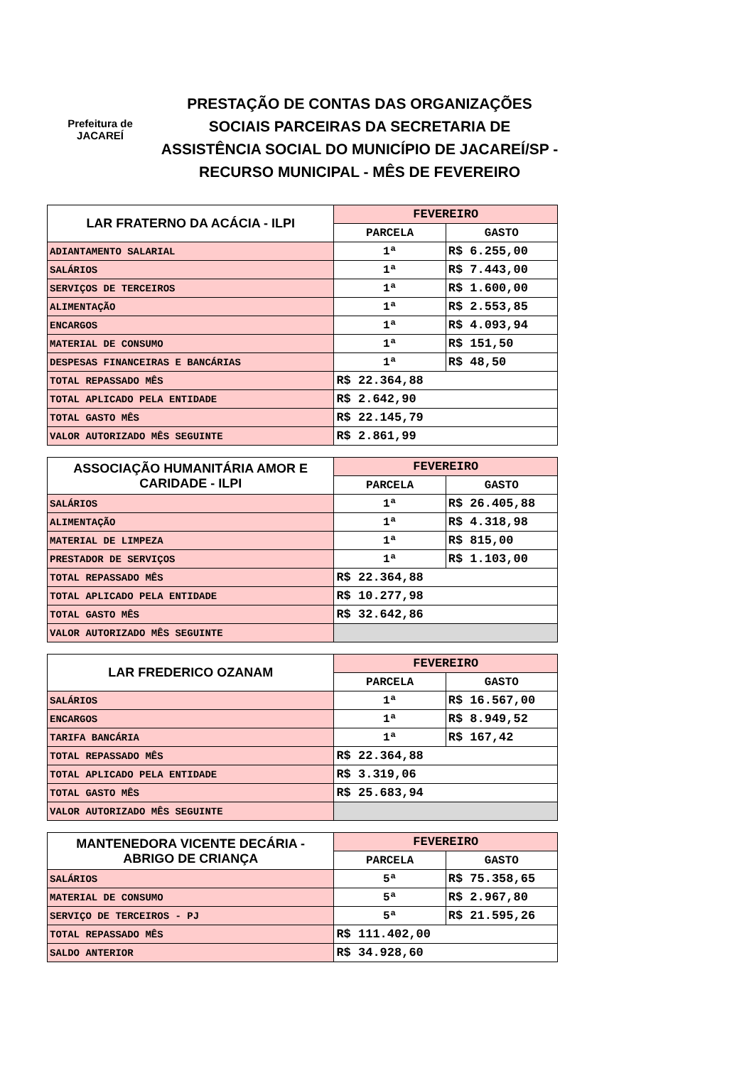Prefeitura de
JACAREÍ
PRESTAÇÃO DE CONTAS DAS ORGANIZAÇÕES SOCIAIS PARCEIRAS DA SECRETARIA DE ASSISTÊNCIA SOCIAL DO MUNICÍPIO DE JACAREÍ/SP - RECURSO MUNICIPAL - MÊS DE FEVEREIRO
| LAR FRATERNO DA ACÁCIA - ILPI | FEVEREIRO | |
| --- | --- | --- |
| | PARCELA | GASTO |
| ADIANTAMENTO SALARIAL | 1ª | R$ 6.255,00 |
| SALÁRIOS | 1ª | R$ 7.443,00 |
| SERVIÇOS DE TERCEIROS | 1ª | R$ 1.600,00 |
| ALIMENTAÇÃO | 1ª | R$ 2.553,85 |
| ENCARGOS | 1ª | R$ 4.093,94 |
| MATERIAL DE CONSUMO | 1ª | R$ 151,50 |
| DESPESAS FINANCEIRAS E BANCÁRIAS | 1ª | R$ 48,50 |
| TOTAL REPASSADO MÊS | R$ 22.364,88 | |
| TOTAL APLICADO PELA ENTIDADE | R$ 2.642,90 | |
| TOTAL GASTO MÊS | R$ 22.145,79 | |
| VALOR AUTORIZADO MÊS SEGUINTE | R$ 2.861,99 | |
| ASSOCIAÇÃO HUMANITÁRIA AMOR E CARIDADE - ILPI | FEVEREIRO | |
| --- | --- | --- |
| | PARCELA | GASTO |
| SALÁRIOS | 1ª | R$ 26.405,88 |
| ALIMENTAÇÃO | 1ª | R$ 4.318,98 |
| MATERIAL DE LIMPEZA | 1ª | R$ 815,00 |
| PRESTADOR DE SERVIÇOS | 1ª | R$ 1.103,00 |
| TOTAL REPASSADO MÊS | R$ 22.364,88 | |
| TOTAL APLICADO PELA ENTIDADE | R$ 10.277,98 | |
| TOTAL GASTO MÊS | R$ 32.642,86 | |
| VALOR AUTORIZADO MÊS SEGUINTE | | |
| LAR FREDERICO OZANAM | FEVEREIRO | |
| --- | --- | --- |
| | PARCELA | GASTO |
| SALÁRIOS | 1ª | R$ 16.567,00 |
| ENCARGOS | 1ª | R$ 8.949,52 |
| TARIFA BANCÁRIA | 1ª | R$ 167,42 |
| TOTAL REPASSADO MÊS | R$ 22.364,88 | |
| TOTAL APLICADO PELA ENTIDADE | R$ 3.319,06 | |
| TOTAL GASTO MÊS | R$ 25.683,94 | |
| VALOR AUTORIZADO MÊS SEGUINTE | | |
| MANTENEDORA VICENTE DECÁRIA - ABRIGO DE CRIANÇA | FEVEREIRO | |
| --- | --- | --- |
| | PARCELA | GASTO |
| SALÁRIOS | 5ª | R$ 75.358,65 |
| MATERIAL DE CONSUMO | 5ª | R$ 2.967,80 |
| SERVIÇO DE TERCEIROS - PJ | 5ª | R$ 21.595,26 |
| TOTAL REPASSADO MÊS | R$ 111.402,00 | |
| SALDO ANTERIOR | R$ 34.928,60 | |